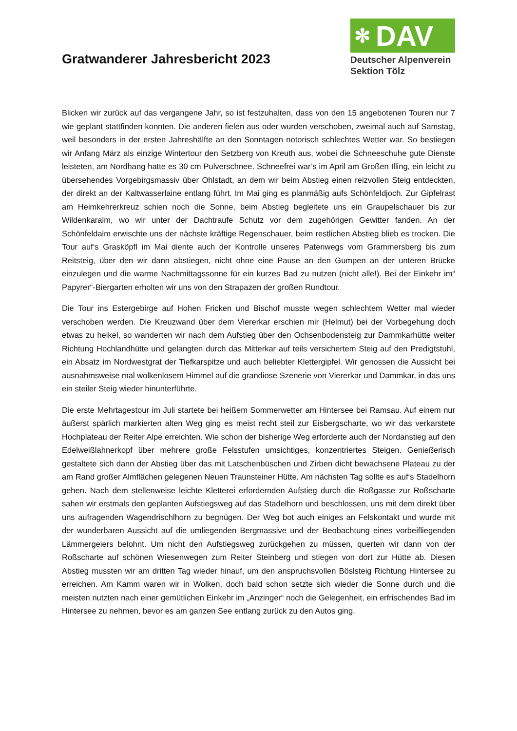Gratwanderer Jahresbericht 2023
✻ DAV
Deutscher Alpenverein
Sektion Tölz
Blicken wir zurück auf das vergangene Jahr, so ist festzuhalten, dass von den 15 angebotenen Touren nur 7 wie geplant stattfinden konnten. Die anderen fielen aus oder wurden verschoben, zweimal auch auf Samstag, weil besonders in der ersten Jahreshälfte an den Sonntagen notorisch schlechtes Wetter war. So bestiegen wir Anfang März als einzige Wintertour den Setzberg von Kreuth aus, wobei die Schneeschuhe gute Dienste leisteten, am Nordhang hatte es 30 cm Pulverschnee. Schneefrei war’s im April am Großen Illing, ein leicht zu übersehendes Vorgebirgsmassiv über Ohlstadt, an dem wir beim Abstieg einen reizvollen Steig entdeckten, der direkt an der Kaltwasserlaine entlang führt. Im Mai ging es planmäßig aufs Schönfeldjoch. Zur Gipfelrast am Heimkehrerkreuz schien noch die Sonne, beim Abstieg begleitete uns ein Graupelschauer bis zur Wildenkaralm, wo wir unter der Dachtraufe Schutz vor dem zugehörigen Gewitter fanden. An der Schönfeldalm erwischte uns der nächste kräftige Regenschauer, beim restlichen Abstieg blieb es trocken. Die Tour auf‘s Grasköpfl im Mai diente auch der Kontrolle unseres Patenwegs vom Grammersberg bis zum Reitsteig, über den wir dann abstiegen, nicht ohne eine Pause an den Gumpen an der unteren Brücke einzulegen und die warme Nachmittagssonne für ein kurzes Bad zu nutzen (nicht alle!). Bei der Einkehr im“ Papyrer“-Biergarten erholten wir uns von den Strapazen der großen Rundtour.
Die Tour ins Estergebirge auf Hohen Fricken und Bischof musste wegen schlechtem Wetter mal wieder verschoben werden. Die Kreuzwand über dem Viererkar erschien mir (Helmut) bei der Vorbegehung doch etwas zu heikel, so wanderten wir nach dem Aufstieg über den Ochsenbodensteig zur Dammkarhütte weiter Richtung Hochlandhütte und gelangten durch das Mitterkar auf teils versichertem Steig auf den Predigtstuhl, ein Absatz im Nordwestgrat der Tiefkarspitze und auch beliebter Klettergipfel. Wir genossen die Aussicht bei ausnahmsweise mal wolkenlosem Himmel auf die grandiose Szenerie von Viererkar und Dammkar, in das uns ein steiler Steig wieder hinunterführte.
Die erste Mehrtagestour im Juli startete bei heißem Sommerwetter am Hintersee bei Ramsau. Auf einem nur äußerst spärlich markierten alten Weg ging es meist recht steil zur Eisbergscharte, wo wir das verkarstete Hochplateau der Reiter Alpe erreichten. Wie schon der bisherige Weg erforderte auch der Nordanstieg auf den Edelweißlahnerkopf über mehrere große Felsstufen umsichtiges, konzentriertes Steigen. Genießerisch gestaltete sich dann der Abstieg über das mit Latschenbüschen und Zirben dicht bewachsene Plateau zu der am Rand großer Almflächen gelegenen Neuen Traunsteiner Hütte. Am nächsten Tag sollte es auf‘s Stadelhorn gehen. Nach dem stellenweise leichte Kletterei erfordernden Aufstieg durch die Roßgasse zur Roßscharte sahen wir erstmals den geplanten Aufstiegsweg auf das Stadelhorn und beschlossen, uns mit dem direkt über uns aufragenden Wagendrischlhorn zu begnügen. Der Weg bot auch einiges an Felskontakt und wurde mit der wunderbaren Aussicht auf die umliegenden Bergmassive und der Beobachtung eines vorbeifliegenden Lämmergeiers belohnt. Um nicht den Aufstiegsweg zurückgehen zu müssen, querten wir dann von der Roßscharte auf schönen Wiesenwegen zum Reiter Steinberg und stiegen von dort zur Hütte ab. Diesen Abstieg mussten wir am dritten Tag wieder hinauf, um den anspruchsvollen Böslsteig Richtung Hintersee zu erreichen. Am Kamm waren wir in Wolken, doch bald schon setzte sich wieder die Sonne durch und die meisten nutzten nach einer gemütlichen Einkehr im „Anzinger“ noch die Gelegenheit, ein erfrischendes Bad im Hintersee zu nehmen, bevor es am ganzen See entlang zurück zu den Autos ging.